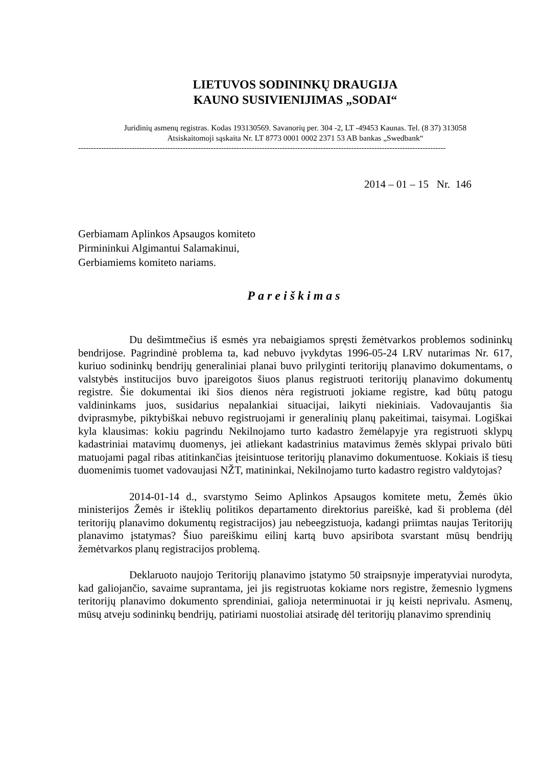LIETUVOS SODININKŲ DRAUGIJA
KAUNO SUSIVIENIJIMAS „SODAI“
Juridinių asmenų registras. Kodas 193130569. Savanorių per. 304 -2, LT -49453 Kaunas. Tel. (8 37) 313058
Atsiskaitomoji sąskaita Nr. LT 8773 0001 0002 2371 53 AB bankas „Swedbank“
------------------------------------------------------------------------------------------------------------------------------------------------
2014 – 01 – 15 Nr. 146
Gerbiamam Aplinkos Apsaugos komiteto
Pirmininkui Algimantui Salamakinui,
Gerbiamiems komiteto nariams.
Pareiškimas
Du dešimtmečius iš esmės yra nebaigiamos spręsti žemėtvarkos problemos sodininkų bendrijose. Pagrindinė problema ta, kad nebuvo įvykdytas 1996-05-24 LRV nutarimas Nr. 617, kuriuo sodininkų bendrijų generaliniai planai buvo prilyginti teritorijų planavimo dokumentams, o valstybės institucijos buvo įpareigotos šiuos planus registruoti teritorijų planavimo dokumentų registre. Šie dokumentai iki šios dienos nėra registruoti jokiame registre, kad būtų patogu valdininkams juos, susidarius nepalankiai situacijai, laikyti niekiniais. Vadovaujantis šia dviprasmybe, piktybiškai nebuvo registruojami ir generalinių planų pakeitimai, taisymai. Logiškai kyla klausimas: kokiu pagrindu Nekilnojamo turto kadastro žemėlapyje yra registruoti sklypų kadastriniai matavimų duomenys, jei atliekant kadastrinius matavimus žemės sklypai privalo būti matuojami pagal ribas atitinkančias įteisintuose teritorijų planavimo dokumentuose. Kokiais iš tiesų duomenimis tuomet vadovaujasi NŽT, matininkai, Nekilnojamo turto kadastro registro valdytojas?
2014-01-14 d., svarstymo Seimo Aplinkos Apsaugos komitete metu, Žemės ūkio ministerijos Žemės ir išteklių politikos departamento direktorius pareiškė, kad ši problema (dėl teritorijų planavimo dokumentų registracijos) jau nebeegzistuoja, kadangi priimtas naujas Teritorijų planavimo įstatymas? Šiuo pareiškimu eilinį kartą buvo apsiribota svarstant mūsų bendrijų žemėtvarkos planų registracijos problemą.
Deklaruoto naujojo Teritorijų planavimo įstatymo 50 straipsnyje imperatyviai nurodyta, kad galiojančio, savaime suprantama, jei jis registruotas kokiame nors registre, žemesnio lygmens teritorijų planavimo dokumento sprendiniai, galioja neterminuotai ir jų keisti neprivalu. Asmenų, mūsų atveju sodininkų bendrijų, patiriami nuostoliai atsiradę dėl teritorijų planavimo sprendinių